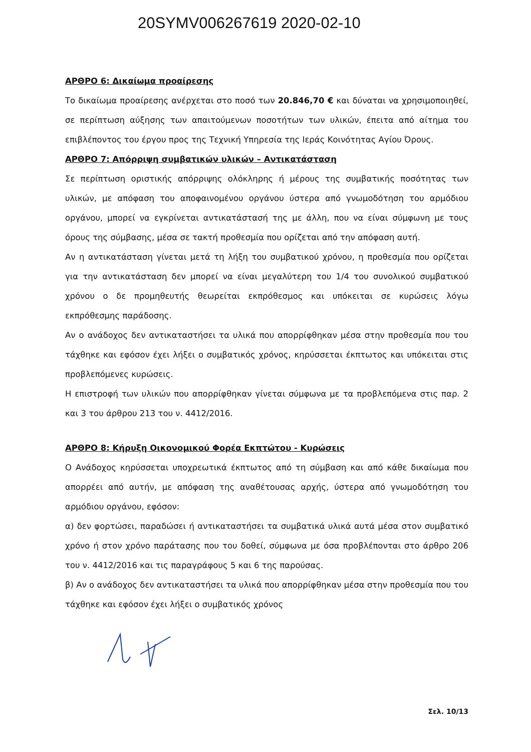20SYMV006267619 2020-02-10
ΑΡΘΡΟ 6: Δικαίωμα προαίρεσης
Το δικαίωμα προαίρεσης ανέρχεται στο ποσό των 20.846,70 € και δύναται να χρησιμοποιηθεί, σε περίπτωση αύξησης των απαιτούμενων ποσοτήτων των υλικών, έπειτα από αίτημα του επιβλέποντος του έργου προς της Τεχνική Υπηρεσία της Ιεράς Κοινότητας Αγίου Όρους.
ΑΡΘΡΟ 7: Απόρριψη συμβατικών υλικών – Αντικατάσταση
Σε περίπτωση οριστικής απόρριψης ολόκληρης ή μέρους της συμβατικής ποσότητας των υλικών, με απόφαση του αποφαινομένου οργάνου ύστερα από γνωμοδότηση του αρμόδιου οργάνου, μπορεί να εγκρίνεται αντικατάστασή της με άλλη, που να είναι σύμφωνη με τους όρους της σύμβασης, μέσα σε τακτή προθεσμία που ορίζεται από την απόφαση αυτή.
Αν η αντικατάσταση γίνεται μετά τη λήξη του συμβατικού χρόνου, η προθεσμία που ορίζεται για την αντικατάσταση δεν μπορεί να είναι μεγαλύτερη του 1/4 του συνολικού συμβατικού χρόνου ο δε προμηθευτής θεωρείται εκπρόθεσμος και υπόκειται σε κυρώσεις λόγω εκπρόθεσμης παράδοσης.
Αν ο ανάδοχος δεν αντικαταστήσει τα υλικά που απορρίφθηκαν μέσα στην προθεσμία που του τάχθηκε και εφόσον έχει λήξει ο συμβατικός χρόνος, κηρύσσεται έκπτωτος και υπόκειται στις προβλεπόμενες κυρώσεις.
Η επιστροφή των υλικών που απορρίφθηκαν γίνεται σύμφωνα με τα προβλεπόμενα στις παρ. 2 και 3 του άρθρου 213 του ν. 4412/2016.
ΑΡΘΡΟ 8: Κήρυξη Οικονομικού Φορέα Εκπτώτου - Κυρώσεις
Ο Ανάδοχος κηρύσσεται υποχρεωτικά έκπτωτος από τη σύμβαση και από κάθε δικαίωμα που απορρέει από αυτήν, με απόφαση της αναθέτουσας αρχής, ύστερα από γνωμοδότηση του αρμόδιου οργάνου, εφόσον:
α) δεν φορτώσει, παραδώσει ή αντικαταστήσει τα συμβατικά υλικά αυτά μέσα στον συμβατικό χρόνο ή στον χρόνο παράτασης που του δοθεί, σύμφωνα με όσα προβλέπονται στο άρθρο 206 του ν. 4412/2016 και τις παραγράφους 5 και 6 της παρούσας.
β) Αν ο ανάδοχος δεν αντικαταστήσει τα υλικά που απορρίφθηκαν μέσα στην προθεσμία που του τάχθηκε και εφόσον έχει λήξει ο συμβατικός χρόνος
Σελ. 10/13